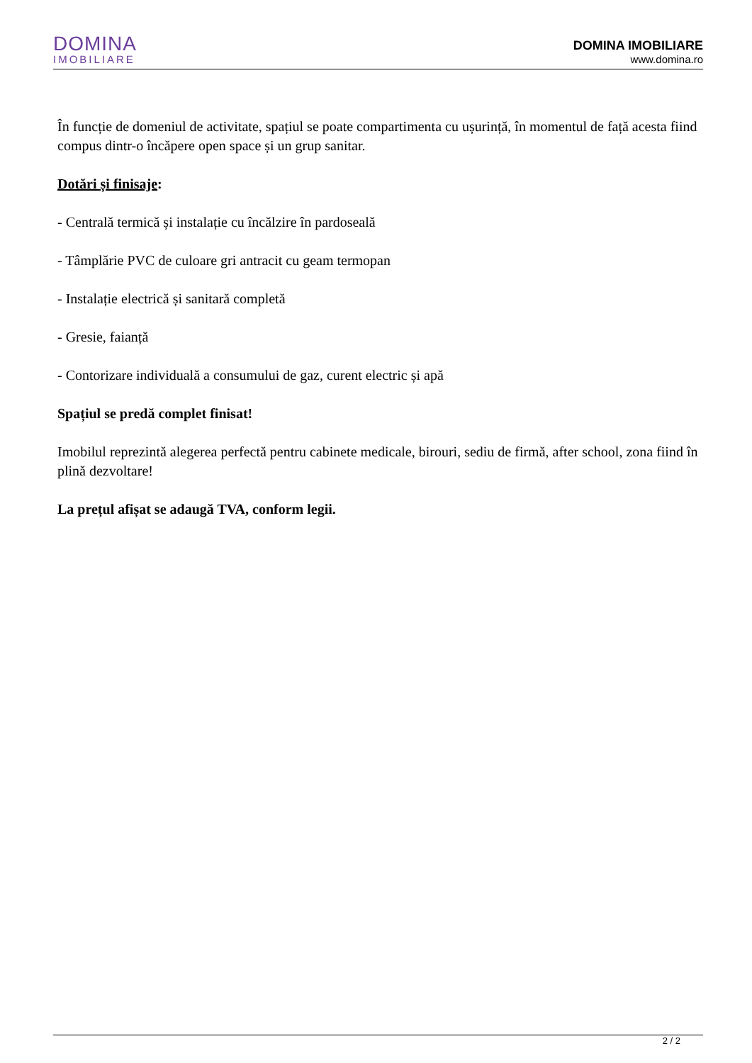DOMINA
IMOBILIARE
DOMINA IMOBILIARE
www.domina.ro
În funcție de domeniul de activitate, spațiul se poate compartimenta cu ușurință, în momentul de față acesta fiind compus dintr-o încăpere open space și un grup sanitar.
Dotări și finisaje:
- Centrală termică și instalație cu încălzire în pardoseală
- Tâmplărie PVC de culoare gri antracit cu geam termopan
- Instalație electrică și sanitară completă
- Gresie, faianță
- Contorizare individuală a consumului de gaz, curent electric și apă
Spațiul se predă complet finisat!
Imobilul reprezintă alegerea perfectă pentru cabinete medicale, birouri, sediu de firmă, after school, zona fiind în plină dezvoltare!
La prețul afișat se adaugă TVA, conform legii.
2 / 2